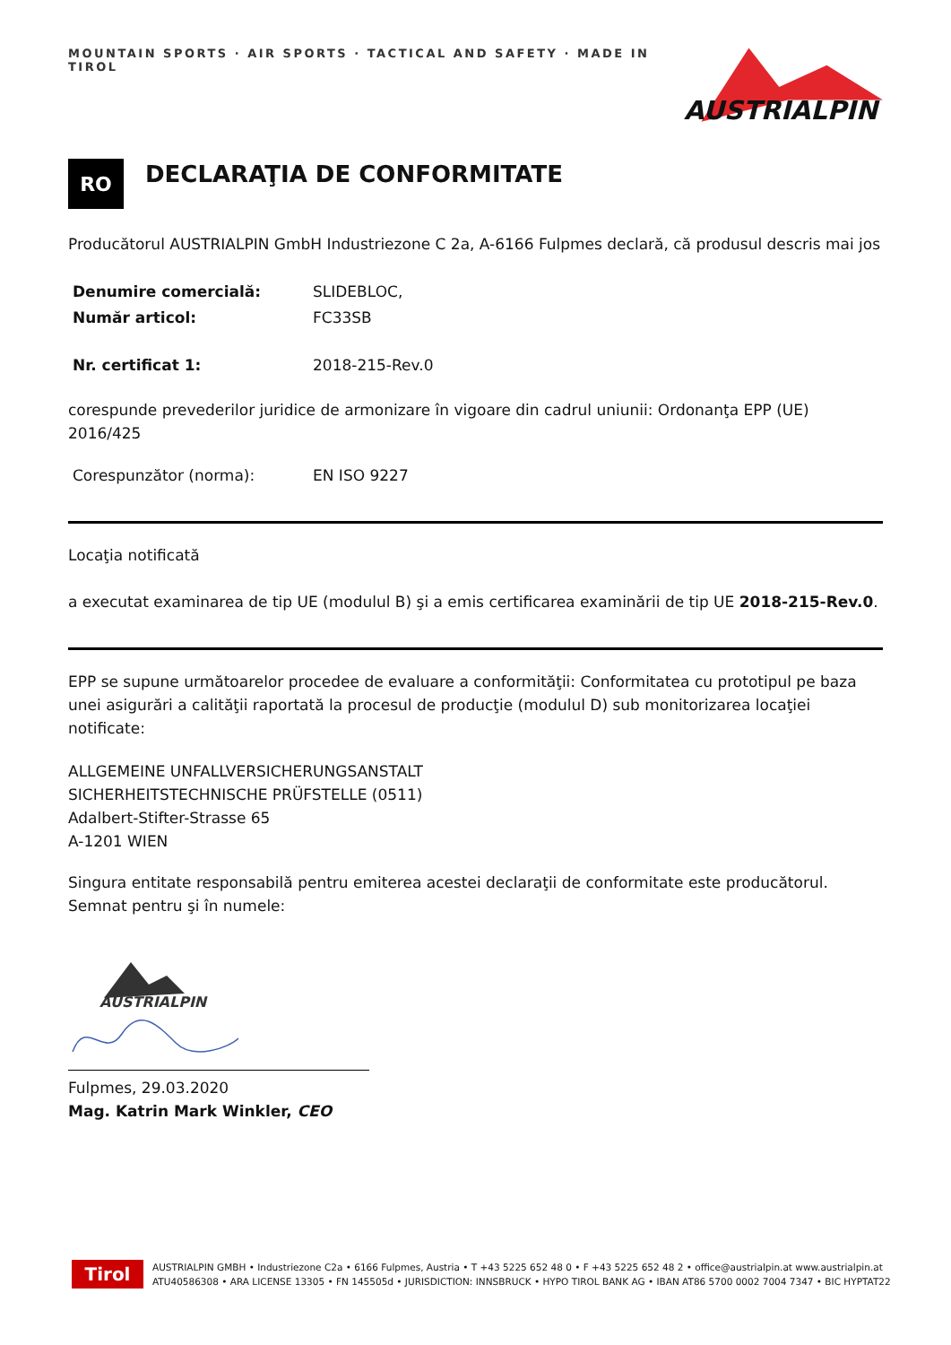MOUNTAIN SPORTS · AIR SPORTS · TACTICAL AND SAFETY · MADE IN TIROL
AUSTRIALPIN
RO
DECLARAŢIA DE CONFORMITATE
Producătorul AUSTRIALPIN GmbH Industriezone C 2a, A-6166 Fulpmes declară, că produsul descris mai jos
Denumire comercială: SLIDEBLOC,
Număr articol: FC33SB
Nr. certificat 1: 2018-215-Rev.0
corespunde prevederilor juridice de armonizare în vigoare din cadrul uniunii: Ordonanţa EPP (UE) 2016/425
Corespunzător (norma): EN ISO 9227
Locaţia notificată
a executat examinarea de tip UE (modulul B) şi a emis certificarea examinării de tip UE 2018-215-Rev.0.
EPP se supune următoarelor procedee de evaluare a conformităţii: Conformitatea cu prototipul pe baza unei asigurări a calităţii raportată la procesul de producţie (modulul D) sub monitorizarea locaţiei notificate:
ALLGEMEINE UNFALLVERSICHERUNGSANSTALT
SICHERHEITSTECHNISCHE PRÜFSTELLE (0511)
Adalbert-Stifter-Strasse 65
A-1201 WIEN
Singura entitate responsabilă pentru emiterea acestei declaraţii de conformitate este producătorul.
Semnat pentru şi în numele:
AUSTRIALPIN
Fulpmes, 29.03.2020
Mag. Katrin Mark Winkler, CEO
Tirol
AUSTRIALPIN GMBH • Industriezone C2a • 6166 Fulpmes, Austria • T +43 5225 652 48 0 • F +43 5225 652 48 2 • office@austrialpin.at www.austrialpin.at
ATU40586308 • ARA LICENSE 13305 • FN 145505d • JURISDICTION: INNSBRUCK • HYPO TIROL BANK AG • IBAN AT86 5700 0002 7004 7347 • BIC HYPTAT22